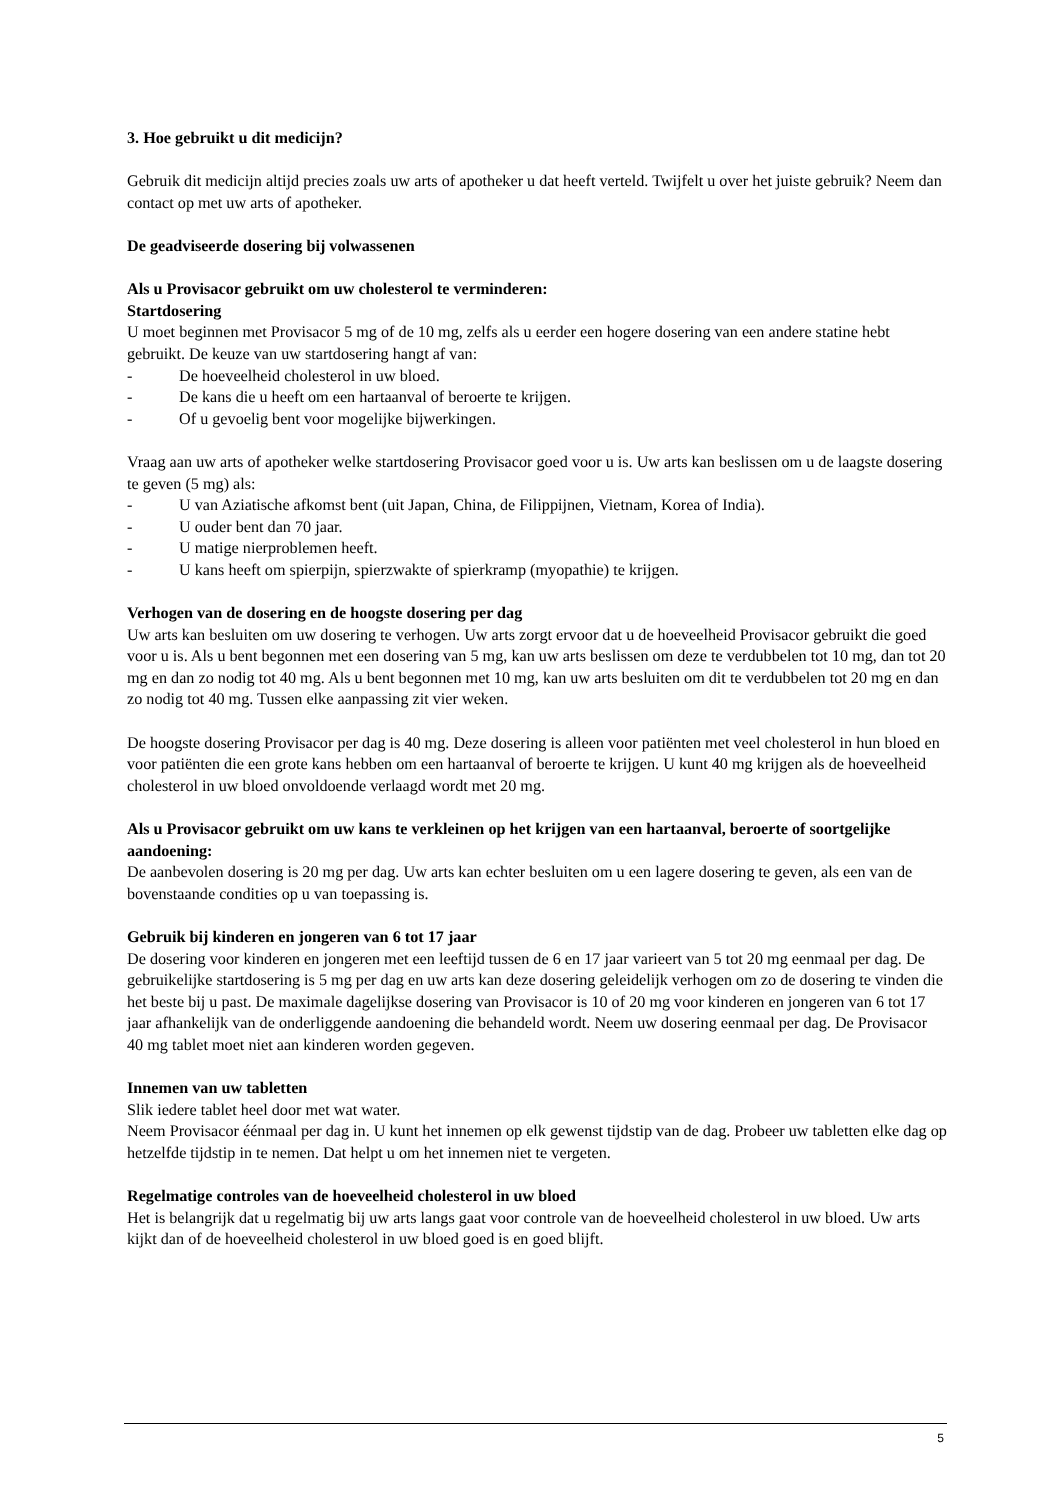3. Hoe gebruikt u dit medicijn?
Gebruik dit medicijn altijd precies zoals uw arts of apotheker u dat heeft verteld. Twijfelt u over het juiste gebruik? Neem dan contact op met uw arts of apotheker.
De geadviseerde dosering bij volwassenen
Als u Provisacor gebruikt om uw cholesterol te verminderen:
Startdosering
U moet beginnen met Provisacor 5 mg of de 10 mg, zelfs als u eerder een hogere dosering van een andere statine hebt gebruikt. De keuze van uw startdosering hangt af van:
- De hoeveelheid cholesterol in uw bloed.
- De kans die u heeft om een hartaanval of beroerte te krijgen.
- Of u gevoelig bent voor mogelijke bijwerkingen.
Vraag aan uw arts of apotheker welke startdosering Provisacor goed voor u is. Uw arts kan beslissen om u de laagste dosering te geven (5 mg) als:
- U van Aziatische afkomst bent (uit Japan, China, de Filippijnen, Vietnam, Korea of India).
- U ouder bent dan 70 jaar.
- U matige nierproblemen heeft.
- U kans heeft om spierpijn, spierzwakte of spierkramp (myopathie) te krijgen.
Verhogen van de dosering en de hoogste dosering per dag
Uw arts kan besluiten om uw dosering te verhogen. Uw arts zorgt ervoor dat u de hoeveelheid Provisacor gebruikt die goed voor u is. Als u bent begonnen met een dosering van 5 mg, kan uw arts beslissen om deze te verdubbelen tot 10 mg, dan tot 20 mg en dan zo nodig tot 40 mg. Als u bent begonnen met 10 mg, kan uw arts besluiten om dit te verdubbelen tot 20 mg en dan zo nodig tot 40 mg. Tussen elke aanpassing zit vier weken.
De hoogste dosering Provisacor per dag is 40 mg. Deze dosering is alleen voor patiënten met veel cholesterol in hun bloed en voor patiënten die een grote kans hebben om een hartaanval of beroerte te krijgen. U kunt 40 mg krijgen als de hoeveelheid cholesterol in uw bloed onvoldoende verlaagd wordt met 20 mg.
Als u Provisacor gebruikt om uw kans te verkleinen op het krijgen van een hartaanval, beroerte of soortgelijke aandoening:
De aanbevolen dosering is 20 mg per dag. Uw arts kan echter besluiten om u een lagere dosering te geven, als een van de bovenstaande condities op u van toepassing is.
Gebruik bij kinderen en jongeren van 6 tot 17 jaar
De dosering voor kinderen en jongeren met een leeftijd tussen de 6 en 17 jaar varieert van 5 tot 20 mg eenmaal per dag. De gebruikelijke startdosering is 5 mg per dag en uw arts kan deze dosering geleidelijk verhogen om zo de dosering te vinden die het beste bij u past. De maximale dagelijkse dosering van Provisacor is 10 of 20 mg voor kinderen en jongeren van 6 tot 17 jaar afhankelijk van de onderliggende aandoening die behandeld wordt. Neem uw dosering eenmaal per dag. De Provisacor 40 mg tablet moet niet aan kinderen worden gegeven.
Innemen van uw tabletten
Slik iedere tablet heel door met wat water.
Neem Provisacor éénmaal per dag in. U kunt het innemen op elk gewenst tijdstip van de dag. Probeer uw tabletten elke dag op hetzelfde tijdstip in te nemen. Dat helpt u om het innemen niet te vergeten.
Regelmatige controles van de hoeveelheid cholesterol in uw bloed
Het is belangrijk dat u regelmatig bij uw arts langs gaat voor controle van de hoeveelheid cholesterol in uw bloed. Uw arts kijkt dan of de hoeveelheid cholesterol in uw bloed goed is en goed blijft.
5